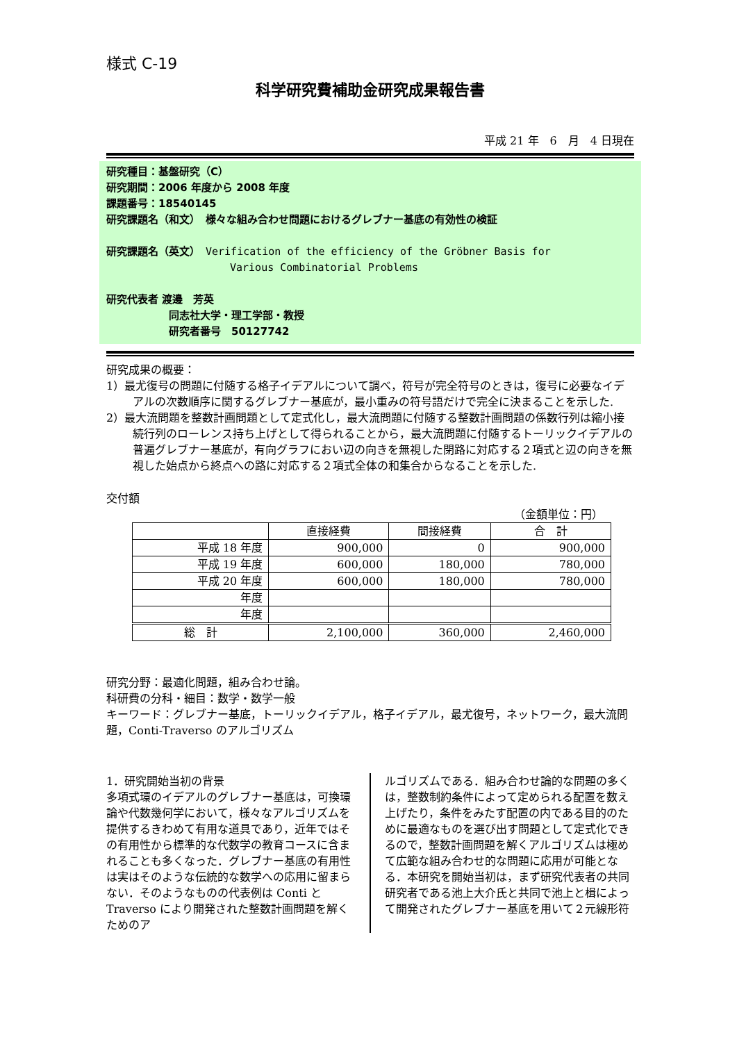様式 C-19
科学研究費補助金研究成果報告書
平成 21 年　6　月　4 日現在
研究種目：基盤研究（C）
研究期間：2006 年度から 2008 年度
課題番号：18540145
研究課題名（和文）　様々な組み合わせ問題におけるグレブナー基底の有効性の検証
研究課題名（英文）　Verification of the efficiency of the Gröbner Basis for
Various Combinatorial Problems
研究代表者 渡邊　芳英
同志社大学・理工学部・教授
研究者番号　50127742
研究成果の概要：
1）最尤復号の問題に付随する格子イデアルについて調べ，符号が完全符号のときは，復号に必要なイデアルの次数順序に関するグレブナー基底が，最小重みの符号語だけで完全に決まることを示した.
2）最大流問題を整数計画問題として定式化し，最大流問題に付随する整数計画問題の係数行列は縮小接続行列のローレンス持ち上げとして得られることから，最大流問題に付随するトーリックイデアルの普遍グレブナー基底が，有向グラフにおい辺の向きを無視した閉路に対応する２項式と辺の向きを無視した始点から終点への路に対応する２項式全体の和集合からなることを示した.
交付額
（金額単位：円）
| | 直接経費 | 間接経費 | 合 計 |
| 平成 18 年度 | 900,000 | 0 | 900,000 |
| 平成 19 年度 | 600,000 | 180,000 | 780,000 |
| 平成 20 年度 | 600,000 | 180,000 | 780,000 |
| 年度 | | | |
| 年度 | | | |
| 総 計 | 2,100,000 | 360,000 | 2,460,000 |
研究分野：最適化問題，組み合わせ論。
科研費の分科・細目：数学・数学一般
キーワード：グレブナー基底，トーリックイデアル，格子イデアル，最尤復号，ネットワーク，最大流問題，Conti-Traverso のアルゴリズム
1．研究開始当初の背景
多項式環のイデアルのグレブナー基底は，可換環論や代数幾何学において，様々なアルゴリズムを提供するきわめて有用な道具であり，近年ではその有用性から標準的な代数学の教育コースに含まれることも多くなった．グレブナー基底の有用性は実はそのような伝統的な数学への応用に留まらない．そのようなものの代表例は Conti と Traverso により開発された整数計画問題を解くためのア
ルゴリズムである．組み合わせ論的な問題の多くは，整数制約条件によって定められる配置を数え上げたり，条件をみたす配置の内である目的のために最適なものを選び出す問題として定式化できるので，整数計画問題を解くアルゴリズムは極めて広範な組み合わせ的な問題に応用が可能となる．本研究を開始当初は，まず研究代表者の共同研究者である池上大介氏と共同で池上と楫によって開発されたグレブナー基底を用いて２元線形符